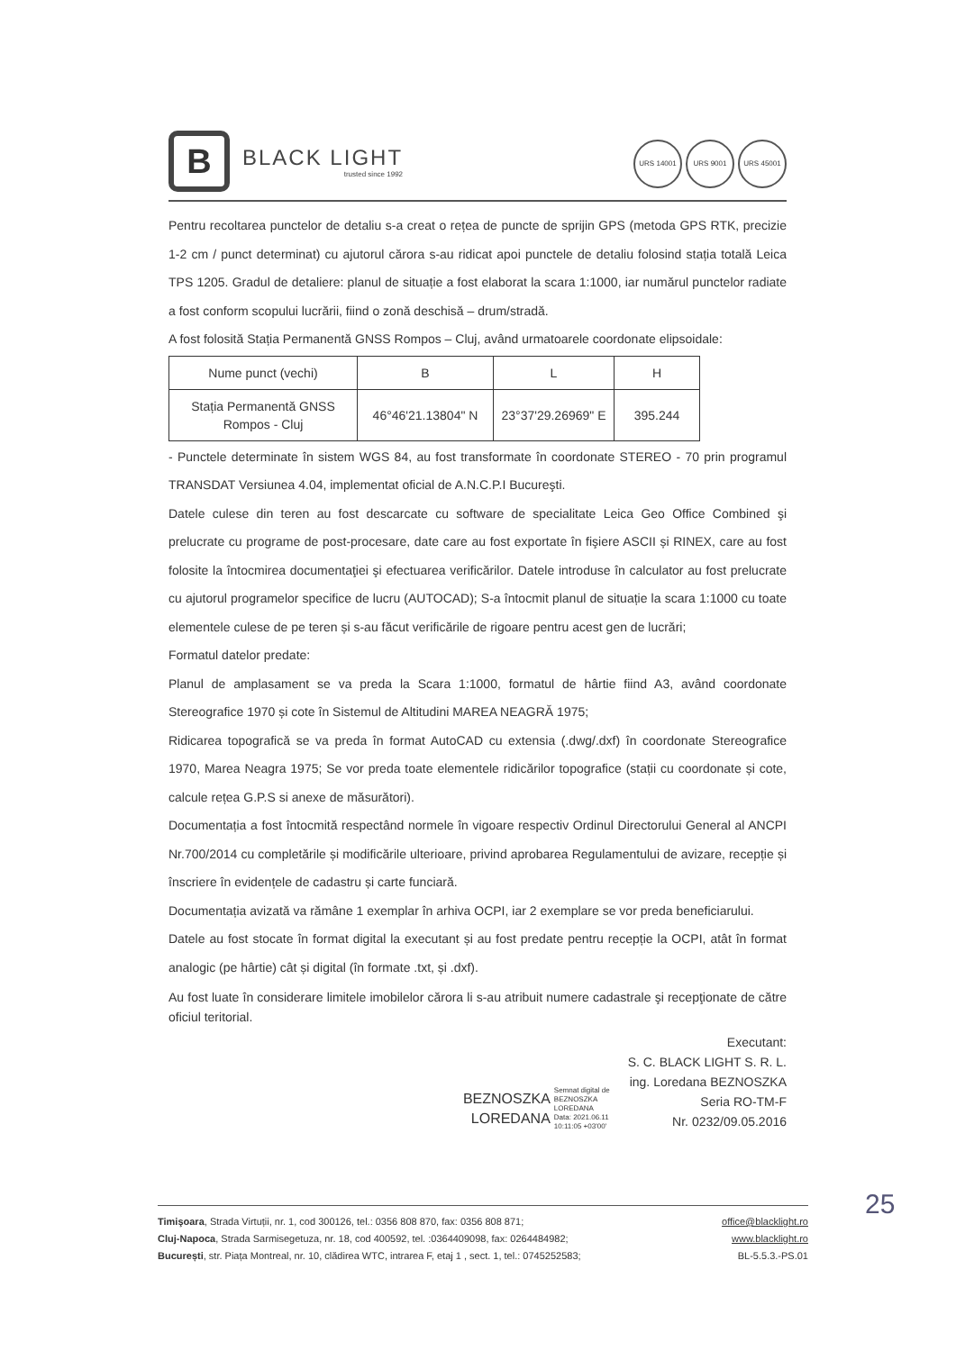B
BLACK LIGHT
trusted since 1992
URS 14001 URS 9001 URS 45001
Pentru recoltarea punctelor de detaliu s-a creat o rețea de puncte de sprijin GPS (metoda GPS RTK, precizie 1-2 cm / punct determinat) cu ajutorul cărora s-au ridicat apoi punctele de detaliu folosind stația totală Leica TPS 1205. Gradul de detaliere: planul de situație a fost elaborat la scara 1:1000, iar numărul punctelor radiate a fost conform scopului lucrării, fiind o zonă deschisă – drum/stradă.
A fost folosită Stația Permanentă GNSS Rompos – Cluj, având urmatoarele coordonate elipsoidale:
| Nume punct (vechi) | B | L | H |
| --- | --- | --- | --- |
| Stația Permanentă GNSS Rompos - Cluj | 46°46'21.13804" N | 23°37'29.26969" E | 395.244 |
- Punctele determinate în sistem WGS 84, au fost transformate în coordonate STEREO - 70 prin programul TRANSDAT Versiunea 4.04, implementat oficial de A.N.C.P.I Bucureşti.
Datele culese din teren au fost descarcate cu software de specialitate Leica Geo Office Combined şi prelucrate cu programe de post-procesare, date care au fost exportate în fişiere ASCII și RINEX, care au fost folosite la întocmirea documentaţiei şi efectuarea verificărilor. Datele introduse în calculator au fost prelucrate cu ajutorul programelor specifice de lucru (AUTOCAD); S-a întocmit planul de situație la scara 1:1000 cu toate elementele culese de pe teren și s-au făcut verificările de rigoare pentru acest gen de lucrări;
Formatul datelor predate:
Planul de amplasament se va preda la Scara 1:1000, formatul de hârtie fiind A3, având coordonate Stereografice 1970 și cote în Sistemul de Altitudini MAREA NEAGRĂ 1975;
Ridicarea topografică se va preda în format AutoCAD cu extensia (.dwg/.dxf) în coordonate Stereografice 1970, Marea Neagra 1975; Se vor preda toate elementele ridicărilor topografice (stații cu coordonate și cote, calcule rețea G.P.S si anexe de măsurători).
Documentația a fost întocmită respectând normele în vigoare respectiv Ordinul Directorului General al ANCPI Nr.700/2014 cu completările și modificările ulterioare, privind aprobarea Regulamentului de avizare, recepție și înscriere în evidențele de cadastru și carte funciară.
Documentația avizată va rămâne 1 exemplar în arhiva OCPI, iar 2 exemplare se vor preda beneficiarului.
Datele au fost stocate în format digital la executant și au fost predate pentru recepție la OCPI, atât în format analogic (pe hârtie) cât și digital (în formate .txt, și .dxf).
Au fost luate în considerare limitele imobilelor cărora li s-au atribuit numere cadastrale şi recepţionate de către oficiul teritorial.
BEZNOSZKA
LOREDANA
Semnat digital de
BEZNOSZKA
LOREDANA
Data: 2021.06.11
10:11:05 +03'00'
Executant:
S. C. BLACK LIGHT S. R. L.
ing. Loredana BEZNOSZKA
Seria RO-TM-F
Nr. 0232/09.05.2016
25
Timişoara, Strada Virtuții, nr. 1, cod 300126, tel.: 0356 808 870, fax: 0356 808 871;
Cluj-Napoca, Strada Sarmisegetuza, nr. 18, cod 400592, tel. :0364409098, fax: 0264484982;
București, str. Piața Montreal, nr. 10, clădirea WTC, intrarea F, etaj 1 , sect. 1, tel.: 0745252583;
office@blacklight.ro
www.blacklight.ro
BL-5.5.3.-PS.01